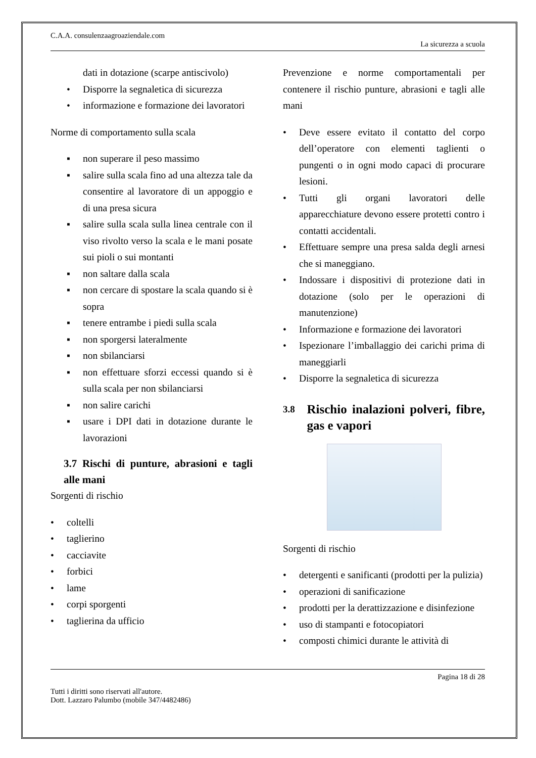C.A.A. consulenzaagroaziendale.com
La sicurezza a scuola
dati in dotazione (scarpe antiscivolo)
• Disporre la segnaletica di sicurezza
• informazione e formazione dei lavoratori
Norme di comportamento sulla scala
▪ non superare il peso massimo
▪ salire sulla scala fino ad una altezza tale da consentire al lavoratore di un appoggio e di una presa sicura
▪ salire sulla scala sulla linea centrale con il viso rivolto verso la scala e le mani posate sui pioli o sui montanti
▪ non saltare dalla scala
▪ non cercare di spostare la scala quando si è sopra
▪ tenere entrambe i piedi sulla scala
▪ non sporgersi lateralmente
▪ non sbilanciarsi
▪ non effettuare sforzi eccessi quando si è sulla scala per non sbilanciarsi
▪ non salire carichi
▪ usare i DPI dati in dotazione durante le lavorazioni
3.7 Rischi di punture, abrasioni e tagli alle mani
Sorgenti di rischio
• coltelli
• taglierino
• cacciavite
• forbici
• lame
• corpi sporgenti
• taglierina da ufficio
Prevenzione e norme comportamentali per contenere il rischio punture, abrasioni e tagli alle mani
• Deve essere evitato il contatto del corpo dell’operatore con elementi taglienti o pungenti o in ogni modo capaci di procurare lesioni.
• Tutti gli organi lavoratori delle apparecchiature devono essere protetti contro i contatti accidentali.
• Effettuare sempre una presa salda degli arnesi che si maneggiano.
• Indossare i dispositivi di protezione dati in dotazione (solo per le operazioni di manutenzione)
• Informazione e formazione dei lavoratori
• Ispezionare l’imballaggio dei carichi prima di maneggiarli
• Disporre la segnaletica di sicurezza
3.8 Rischio inalazioni polveri, fibre, gas e vapori
Sorgenti di rischio
• detergenti e sanificanti (prodotti per la pulizia)
• operazioni di sanificazione
• prodotti per la derattizzazione e disinfezione
• uso di stampanti e fotocopiatori
• composti chimici durante le attività di
Pagina 18 di 28
Tutti i diritti sono riservati all'autore.
Dott. Lazzaro Palumbo (mobile 347/4482486)